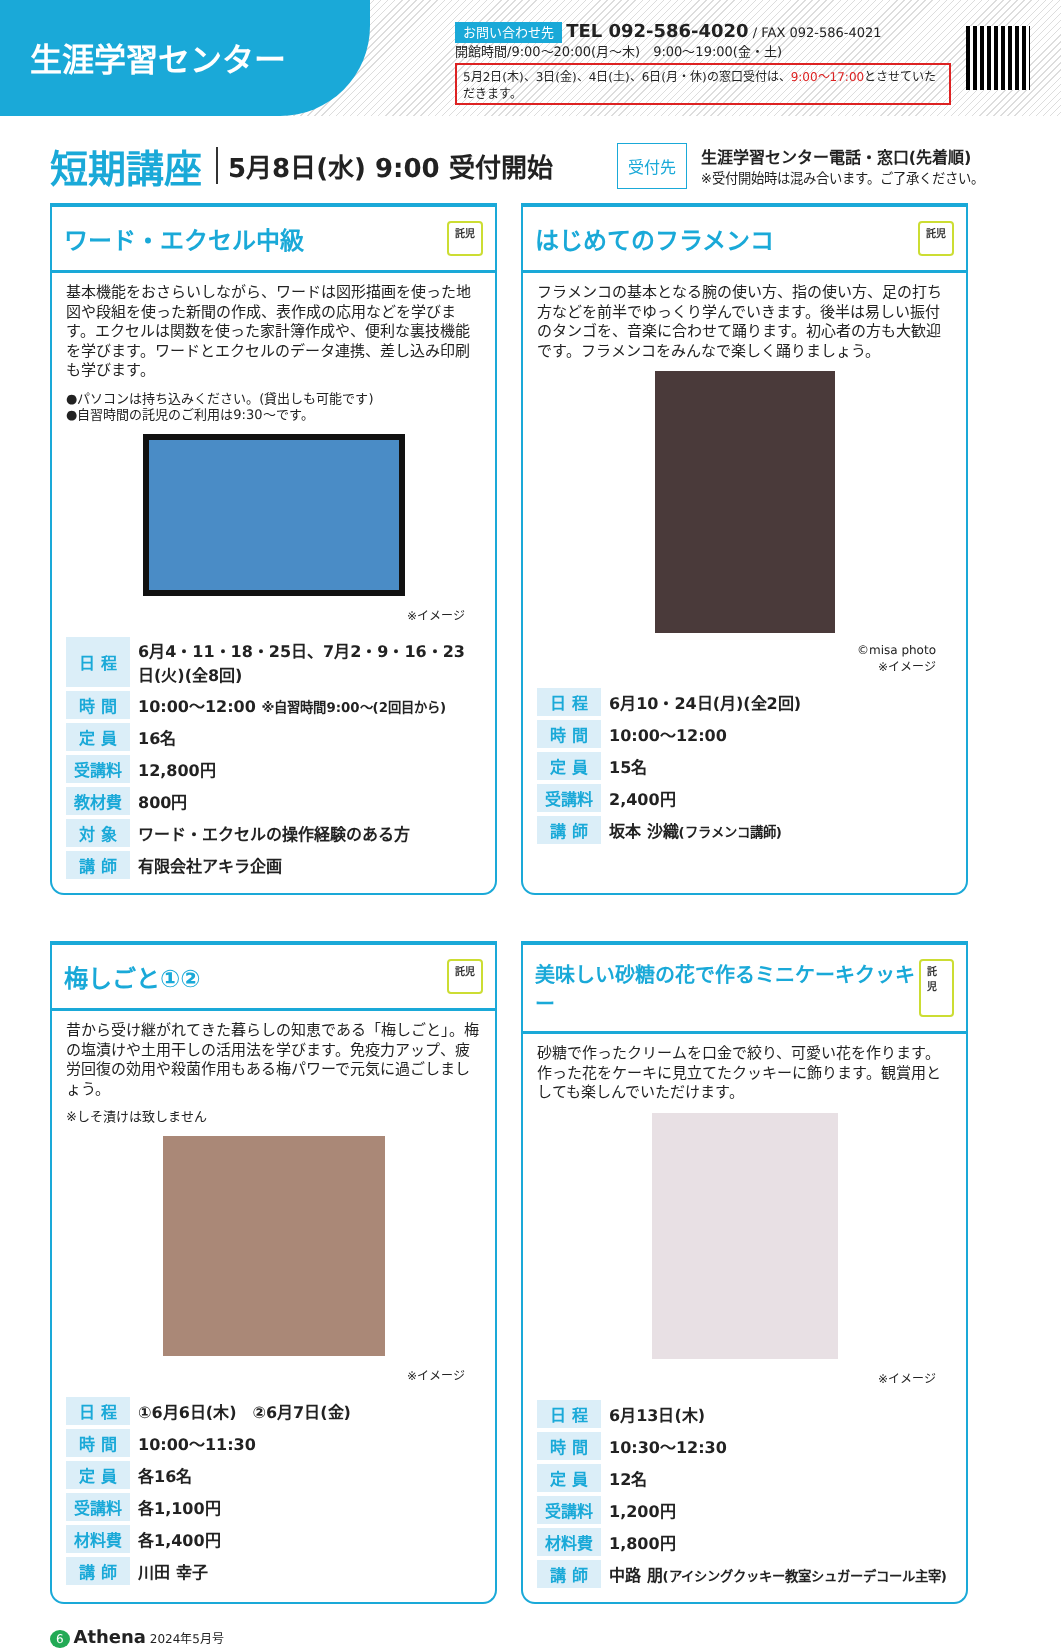生涯学習センター
お問い合わせ先 TEL 092-586-4020 / FAX 092-586-4021
開館時間/9:00～20:00(月～木)　9:00～19:00(金・土)
5月2日(木)、3日(金)、4日(土)、6日(月・休)の窓口受付は、9:00～17:00とさせていただきます。
短期講座
5月8日(水) 9:00 受付開始 受付先
生涯学習センター電話・窓口(先着順)
※受付開始時は混み合います。ご了承ください。
ワード・エクセル中級 託児
基本機能をおさらいしながら、ワードは図形描画を使った地図や段組を使った新聞の作成、表作成の応用などを学びます。エクセルは関数を使った家計簿作成や、便利な裏技機能を学びます。ワードとエクセルのデータ連携、差し込み印刷も学びます。
●パソコンは持ち込みください。(貸出しも可能です)
●自習時間の託児のご利用は9:30～です。
※イメージ
| 日 程 | 6月4・11・18・25日、7月2・9・16・23日(火)(全8回) |
| 時 間 | 10:00～12:00 ※自習時間9:00～(2回目から) |
| 定 員 | 16名 |
| 受講料 | 12,800円 |
| 教材費 | 800円 |
| 対 象 | ワード・エクセルの操作経験のある方 |
| 講 師 | 有限会社アキラ企画 |
はじめてのフラメンコ 託児
フラメンコの基本となる腕の使い方、指の使い方、足の打ち方などを前半でゆっくり学んでいきます。後半は易しい振付のタンゴを、音楽に合わせて踊ります。初心者の方も大歓迎です。フラメンコをみんなで楽しく踊りましょう。
©misa photo
※イメージ
| 日 程 | 6月10・24日(月)(全2回) |
| 時 間 | 10:00～12:00 |
| 定 員 | 15名 |
| 受講料 | 2,400円 |
| 講 師 | 坂本 沙織 (フラメンコ講師) |
梅しごと①② 託児
昔から受け継がれてきた暮らしの知恵である「梅しごと」。梅の塩漬けや土用干しの活用法を学びます。免疫力アップ、疲労回復の効用や殺菌作用もある梅パワーで元気に過ごしましょう。
※しそ漬けは致しません
※イメージ
| 日 程 | ①6月6日(木) ②6月7日(金) |
| 時 間 | 10:00～11:30 |
| 定 員 | 各16名 |
| 受講料 | 各1,100円 |
| 材料費 | 各1,400円 |
| 講 師 | 川田 幸子 |
美味しい砂糖の花で作るミニケーキクッキー 託児
砂糖で作ったクリームを口金で絞り、可愛い花を作ります。作った花をケーキに見立てたクッキーに飾ります。観賞用としても楽しんでいただけます。
※イメージ
| 日 程 | 6月13日(木) |
| 時 間 | 10:30～12:30 |
| 定 員 | 12名 |
| 受講料 | 1,200円 |
| 材料費 | 1,800円 |
| 講 師 | 中路 朋 (アイシングクッキー教室シュガーデコール主宰) |
6 Athena 2024年5月号